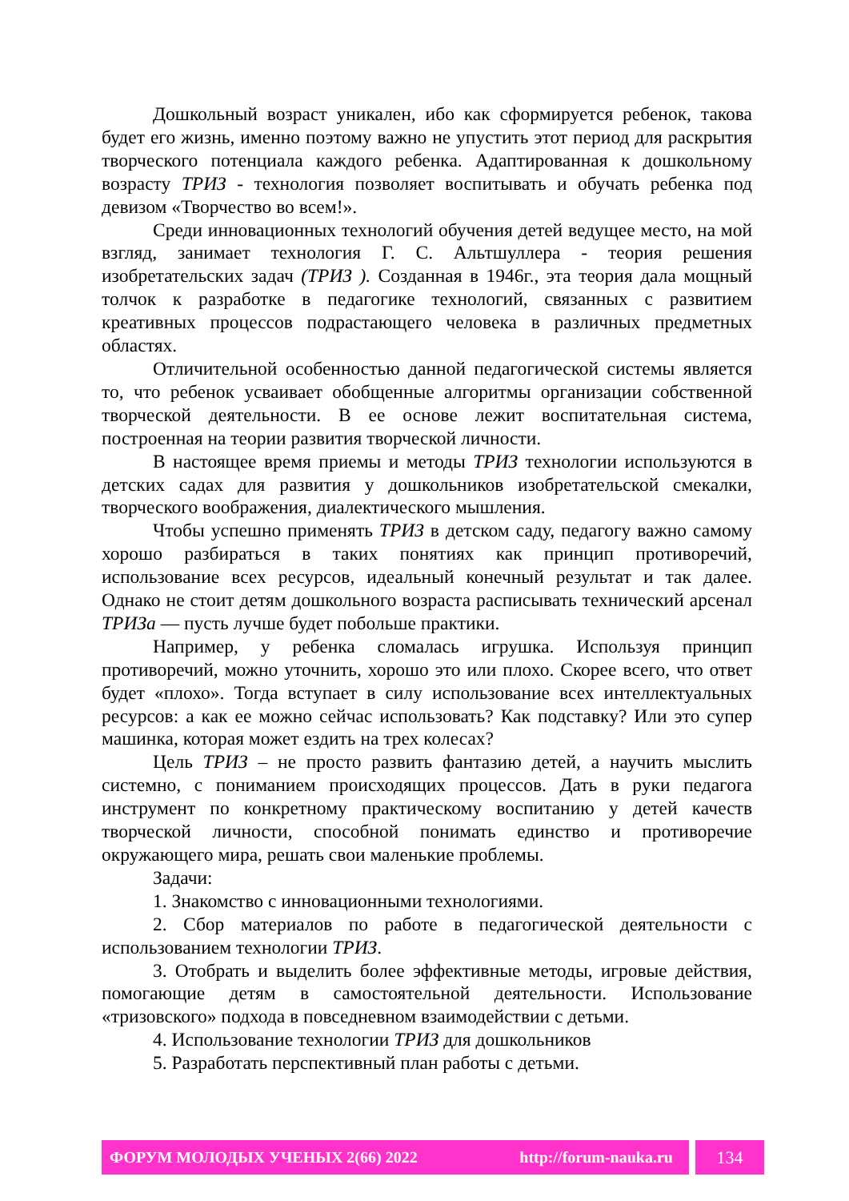Дошкольный возраст уникален, ибо как сформируется ребенок, такова будет его жизнь, именно поэтому важно не упустить этот период для раскрытия творческого потенциала каждого ребенка. Адаптированная к дошкольному возрасту ТРИЗ - технология позволяет воспитывать и обучать ребенка под девизом «Творчество во всем!».
Среди инновационных технологий обучения детей ведущее место, на мой взгляд, занимает технология Г. С. Альтшуллера - теория решения изобретательских задач (ТРИЗ ). Созданная в 1946г., эта теория дала мощный толчок к разработке в педагогике технологий, связанных с развитием креативных процессов подрастающего человека в различных предметных областях.
Отличительной особенностью данной педагогической системы является то, что ребенок усваивает обобщенные алгоритмы организации собственной творческой деятельности. В ее основе лежит воспитательная система, построенная на теории развития творческой личности.
В настоящее время приемы и методы ТРИЗ технологии используются в детских садах для развития у дошкольников изобретательской смекалки, творческого воображения, диалектического мышления.
Чтобы успешно применять ТРИЗ в детском саду, педагогу важно самому хорошо разбираться в таких понятиях как принцип противоречий, использование всех ресурсов, идеальный конечный результат и так далее. Однако не стоит детям дошкольного возраста расписывать технический арсенал ТРИЗа — пусть лучше будет побольше практики.
Например, у ребенка сломалась игрушка. Используя принцип противоречий, можно уточнить, хорошо это или плохо. Скорее всего, что ответ будет «плохо». Тогда вступает в силу использование всех интеллектуальных ресурсов: а как ее можно сейчас использовать? Как подставку? Или это супер машинка, которая может ездить на трех колесах?
Цель ТРИЗ – не просто развить фантазию детей, а научить мыслить системно, с пониманием происходящих процессов. Дать в руки педагога инструмент по конкретному практическому воспитанию у детей качеств творческой личности, способной понимать единство и противоречие окружающего мира, решать свои маленькие проблемы.
Задачи:
1. Знакомство с инновационными технологиями.
2. Сбор материалов по работе в педагогической деятельности с использованием технологии ТРИЗ.
3. Отобрать и выделить более эффективные методы, игровые действия, помогающие детям в самостоятельной деятельности. Использование «тризовского» подхода в повседневном взаимодействии с детьми.
4. Использование технологии ТРИЗ для дошкольников
5. Разработать перспективный план работы с детьми.
ФОРУМ МОЛОДЫХ УЧЕНЫХ 2(66) 2022 http://forum-nauka.ru 134